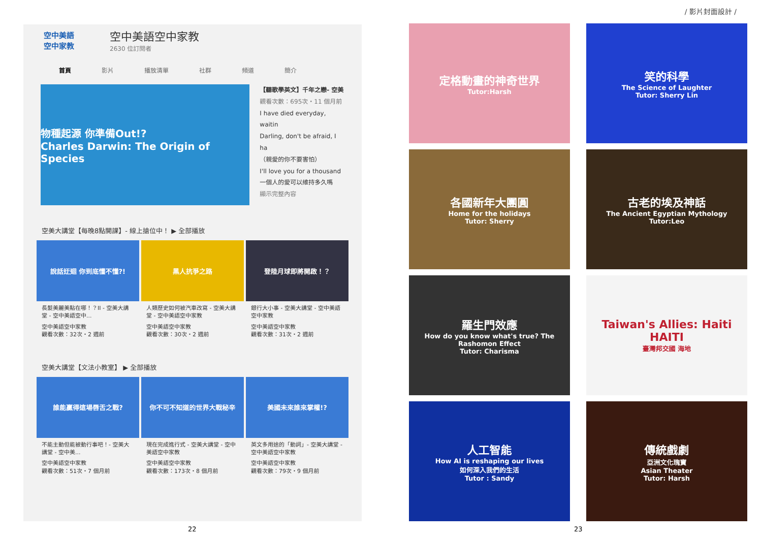/ 影片封面設計 /
空中美語
空中家教
空中美語空中家教
2630 位訂閱者
首頁 影片 播放清單 社群 頻道 簡介
物種起源 你準備Out!?
Charles Darwin: The Origin of Species
【聽歌學英文】千年之戀- 空美
觀看次數：695次・11 個月前
I have died everyday, waitin
Darling, don't be afraid, I ha
（親愛的你不要害怕）
I'll love you for a thousand
一個人的愛可以維持多久嗎
顯示完整內容
空美大講堂【每晚8點開課】- 線上搶位中！ ▶ 全部播放
說話迂迴 你到底懂不懂?!
長髮美麗美點在哪！？ⅠⅠ - 空美大講堂 - 空中美語空中...
空中美語空中家教
觀看次數：32次・2 週前
黑人抗爭之路
人類歷史如何被汽車改寫 - 空美大講堂 - 空中美語空中家教
空中美語空中家教
觀看次數：30次・2 週前
登陸月球即將開啟！？
銀行大小事 - 空美大講堂 - 空中美語空中家教
空中美語空中家教
觀看次數：31次・2 週前
空美大講堂【文法小教室】 ▶ 全部播放
誰能贏得這場唇舌之戰?
不能主動但能被動行事吧！- 空美大講堂 - 空中美...
空中美語空中家教
觀看次數：51次・7 個月前
你不可不知道的世界大戰秘辛
現在完成進行式 - 空美大講堂 - 空中美語空中家教
空中美語空中家教
觀看次數：173次・8 個月前
美國未來誰來掌權!?
英文多用途的「動詞」- 空美大講堂 - 空中美語空中家教
空中美語空中家教
觀看次數：79次・9 個月前
22
定格動畫的神奇世界
Tutor:Harsh
笑的科學
The Science of Laughter
Tutor: Sherry Lin
各國新年大團圓
Home for the holidays
Tutor: Sherry
古老的埃及神話
The Ancient Egyptian Mythology
Tutor:Leo
羅生門效應
How do you know what's true? The Rashomon Effect
Tutor: Charisma
Taiwan's Allies: Haiti
HAITI
臺灣邦交國 海地
人工智能
How AI is reshaping our lives
如何深入我們的生活
Tutor : Sandy
傳統戲劇
亞洲文化瑰寶
Asian Theater
Tutor: Harsh
23